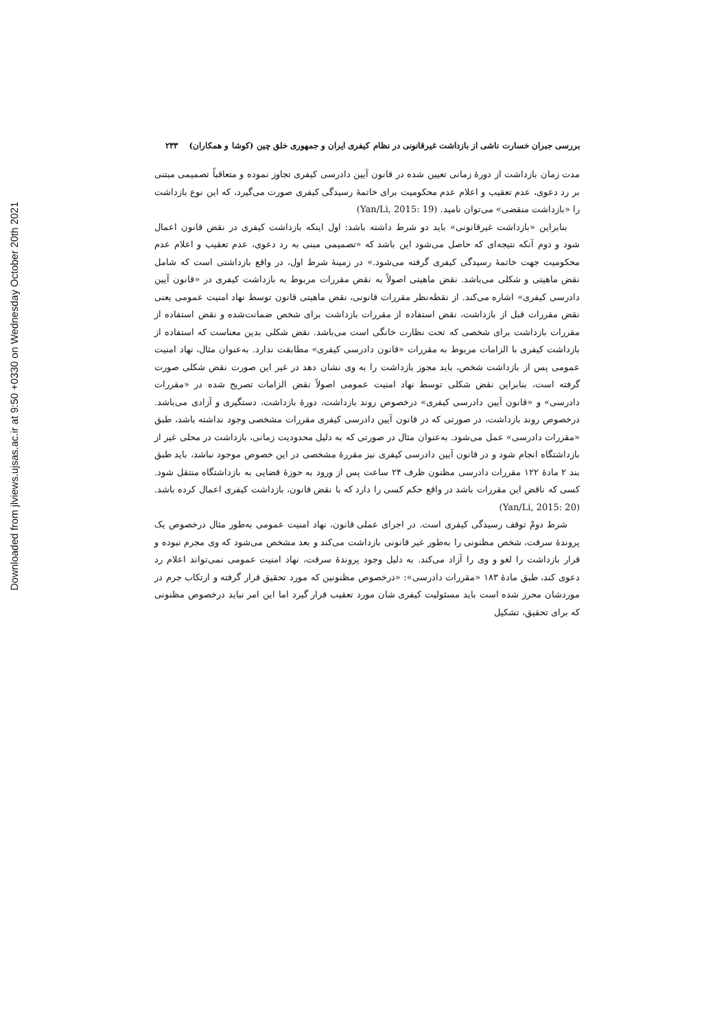Downloaded from jlviews.ujsas.ac.ir at 9:50 +0330 on Wednesday October 20th 2021
بررسی جبران خسارت ناشی از بازداشت غیرقانونی در نظام کیفری ایران و جمهوری خلق چین (کوشا و همکاران) ۲۳۳
مدت زمان بازداشت از دورۀ زمانی تعیین شده در قانون آیین دادرسی کیفری تجاوز نموده و متعاقباً تصمیمی مبتنی بر رد دعوی، عدم تعقیب و اعلام عدم محکومیت برای خاتمۀ رسیدگی کیفری صورت می‌گیرد، که این نوع بازداشت را «بازداشت منقضی» می‌توان نامید. (Yan/Li, 2015: 19)
بنابراین «بازداشت غیرقانونی» باید دو شرط داشته باشد: اول اینکه بازداشت کیفری در نقض قانون اعمال شود و دوم آنکه نتیجه‌ای که حاصل می‌شود این باشد که «تصمیمی مبنی به رد دعوی، عدم تعقیب و اعلام عدم محکومیت جهت خاتمۀ رسیدگی کیفری گرفته می‌شود.» در زمینۀ شرط اول، در واقع بازداشتی است که شامل نقض ماهیتی و شکلی می‌باشد. نقض ماهیتی اصولاً به نقض مقررات مربوط به بازداشت کیفری در «قانون آیین دادرسی کیفری» اشاره می‌کند. از نقطه‌نظر مقررات قانونی، نقض ماهیتی قانون توسط نهاد امنیت عمومی یعنی نقض مقررات قبل از بازداشت، نقض استفاده از مقررات بازداشت برای شخص ضمانت‌شده و نقض استفاده از مقررات بازداشت برای شخصی که تحت نظارت خانگی است می‌باشد. نقض شکلی بدین معناست که استفاده از بازداشت کیفری با الزامات مربوط به مقررات «قانون دادرسی کیفری» مطابقت ندارد. به‌عنوان مثال، نهاد امنیت عمومی پس از بازداشت شخص، باید مجوز بازداشت را به وی نشان دهد در غیر این صورت نقض شکلی صورت گرفته است، بنابراین نقض شکلی توسط نهاد امنیت عمومی اصولاً نقض الزامات تصریح شده در «مقررات دادرسی» و «قانون آیین دادرسی کیفری» درخصوص روند بازداشت، دورۀ بازداشت، دستگیری و آزادی می‌باشد. درخصوص روند بازداشت، در صورتی که در قانون آیین دادرسی کیفری مقررات مشخصی وجود نداشته باشد، طبق «مقررات دادرسی» عمل می‌شود. به‌عنوان مثال در صورتی که به دلیل محدودیت زمانی، بازداشت در محلی غیر از بازداشتگاه انجام شود و در قانون آیین دادرسی کیفری نیز مقررۀ مشخصی در این خصوص موجود نباشد، باید طبق بند ۲ مادۀ ۱۲۲ مقررات دادرسی مظنون ظرف ۲۴ ساعت پس از ورود به حوزۀ قضایی به بازداشتگاه منتقل شود. کسی که ناقض این مقررات باشد در واقع حکم کسی را دارد که با نقض قانون، بازداشت کیفری اعمال کرده باشد. (Yan/Li, 2015: 20)
شرط دومْ توقف رسیدگی کیفری است. در اجرای عملی قانون، نهاد امنیت عمومی به‌طور مثال درخصوص یک پروندۀ سرقت، شخص مظنونی را به‌طور غیر قانونی بازداشت می‌کند و بعد مشخص می‌شود که وی مجرم نبوده و قرار بازداشت را لغو و وی را آزاد می‌کند. به دلیل وجود پروندۀ سرقت، نهاد امنیت عمومی نمی‌تواند اعلام رد دعوی کند، طبق مادۀ ۱۸۳ «مقررات دادرسی»: «درخصوص مظنونین که مورد تحقیق قرار گرفته و ارتکاب جرم در موردشان محرز شده است باید مسئولیت کیفری شان مورد تعقیب قرار گیرد اما این امر نباید درخصوص مظنونی که برای تحقیق، تشکیل